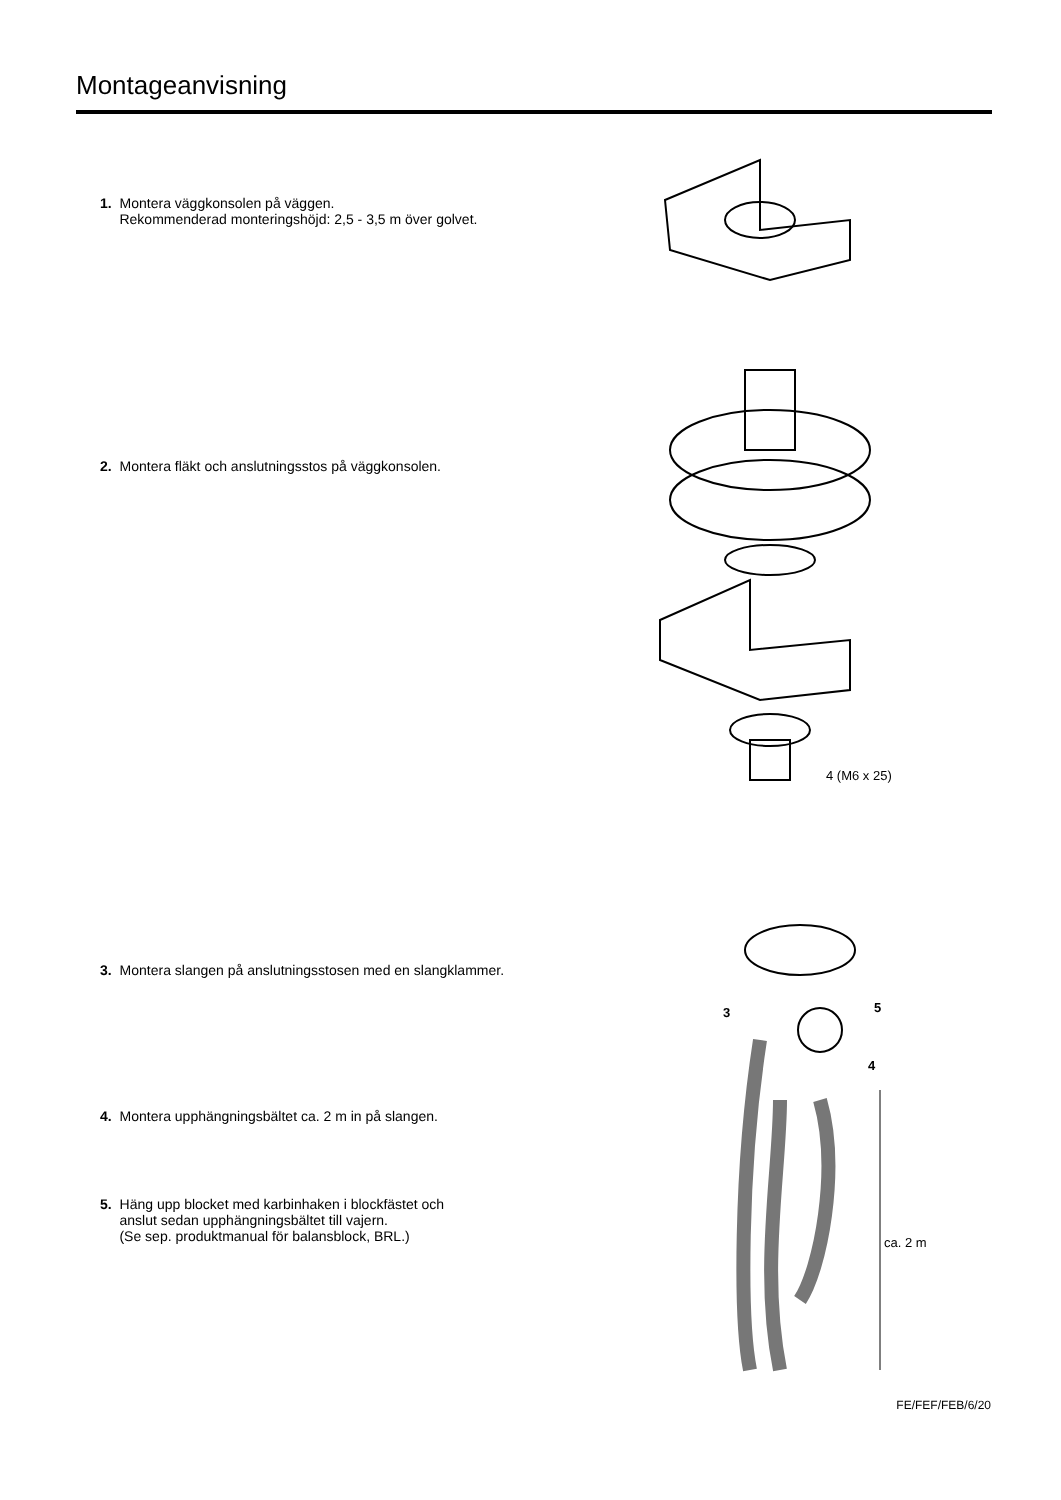Montageanvisning
1. Montera väggkonsolen på väggen.
Rekommenderad monteringshöjd: 2,5 - 3,5 m över golvet.
2. Montera fläkt och anslutningsstos på väggkonsolen.
4 (M6 x 25)
3. Montera slangen på anslutningsstosen med en slangklammer.
4. Montera upphängningsbältet ca. 2 m in på slangen.
5. Häng upp blocket med karbinhaken i blockfästet och
anslut sedan upphängningsbältet till vajern.
(Se sep. produktmanual för balansblock, BRL.)
3 5
4
ca. 2 m
FE/FEF/FEB/6/20